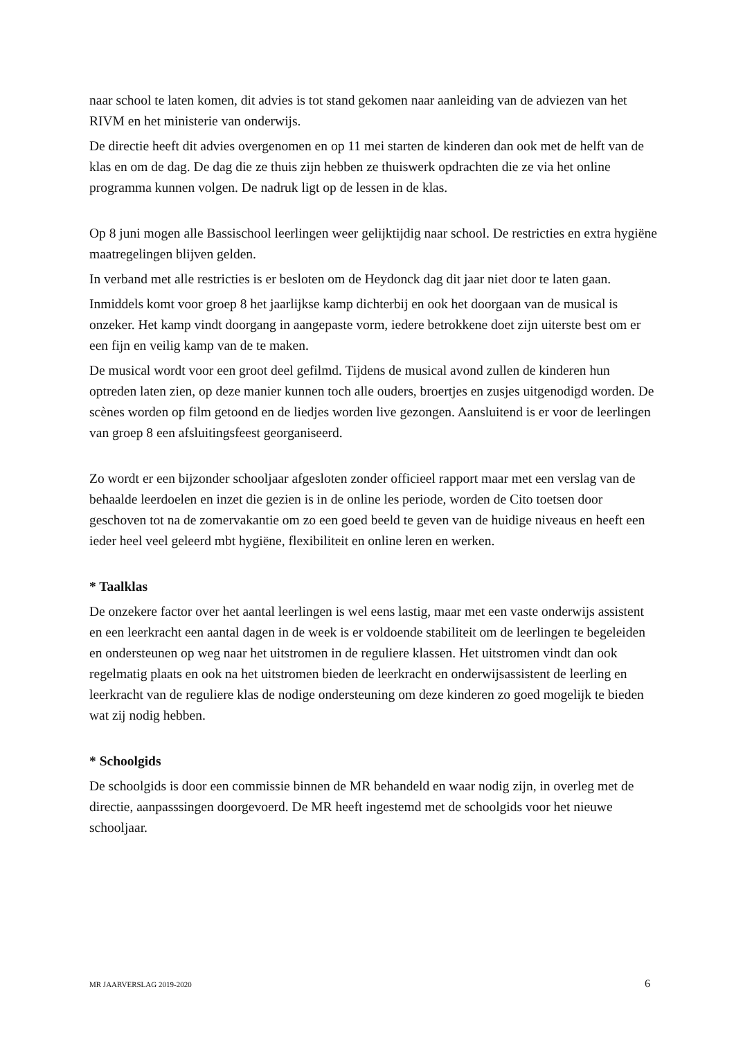naar school te laten komen, dit advies is tot stand gekomen naar aanleiding van de adviezen van het RIVM en het ministerie van onderwijs.
De directie heeft dit advies overgenomen en op 11 mei starten de kinderen dan ook met de helft van de klas en om de dag. De dag die ze thuis zijn hebben ze thuiswerk opdrachten die ze via het online programma kunnen volgen. De nadruk ligt op de lessen in de klas.
Op 8 juni mogen alle Bassischool leerlingen weer gelijktijdig naar school. De restricties en extra hygiëne maatregelingen blijven gelden.
In verband met alle restricties is er besloten om de Heydonck dag dit jaar niet door te laten gaan.
Inmiddels komt voor groep 8 het jaarlijkse kamp dichterbij en ook het doorgaan van de musical is onzeker. Het kamp vindt doorgang in aangepaste vorm, iedere betrokkene doet zijn uiterste best om er een fijn en veilig kamp van de te maken.
De musical wordt voor een groot deel gefilmd. Tijdens de musical avond zullen de kinderen hun optreden laten zien, op deze manier kunnen toch alle ouders, broertjes en zusjes uitgenodigd worden. De scènes worden op film getoond en de liedjes worden live gezongen. Aansluitend is er voor de leerlingen van groep 8 een afsluitingsfeest georganiseerd.
Zo wordt er een bijzonder schooljaar afgesloten zonder officieel rapport maar met een verslag van de behaalde leerdoelen en inzet die gezien is in de online les periode, worden de Cito toetsen door geschoven tot na de zomervakantie om zo een goed beeld te geven van de huidige niveaus en heeft een ieder heel veel geleerd mbt hygiëne, flexibiliteit en online leren en werken.
* Taalklas
De onzekere factor over het aantal leerlingen is wel eens lastig, maar met een vaste onderwijs assistent en een leerkracht een aantal dagen in de week is er voldoende stabiliteit om de leerlingen te begeleiden en ondersteunen op weg naar het uitstromen in de reguliere klassen. Het uitstromen vindt dan ook regelmatig plaats en ook na het uitstromen bieden de leerkracht en onderwijsassistent de leerling en leerkracht van de reguliere klas de nodige ondersteuning om deze kinderen zo goed mogelijk te bieden wat zij nodig hebben.
* Schoolgids
De schoolgids is door een commissie binnen de MR behandeld en waar nodig zijn, in overleg met de directie, aanpasssingen doorgevoerd. De MR heeft ingestemd met de schoolgids voor het nieuwe schooljaar.
MR JAARVERSLAG 2019-2020 6